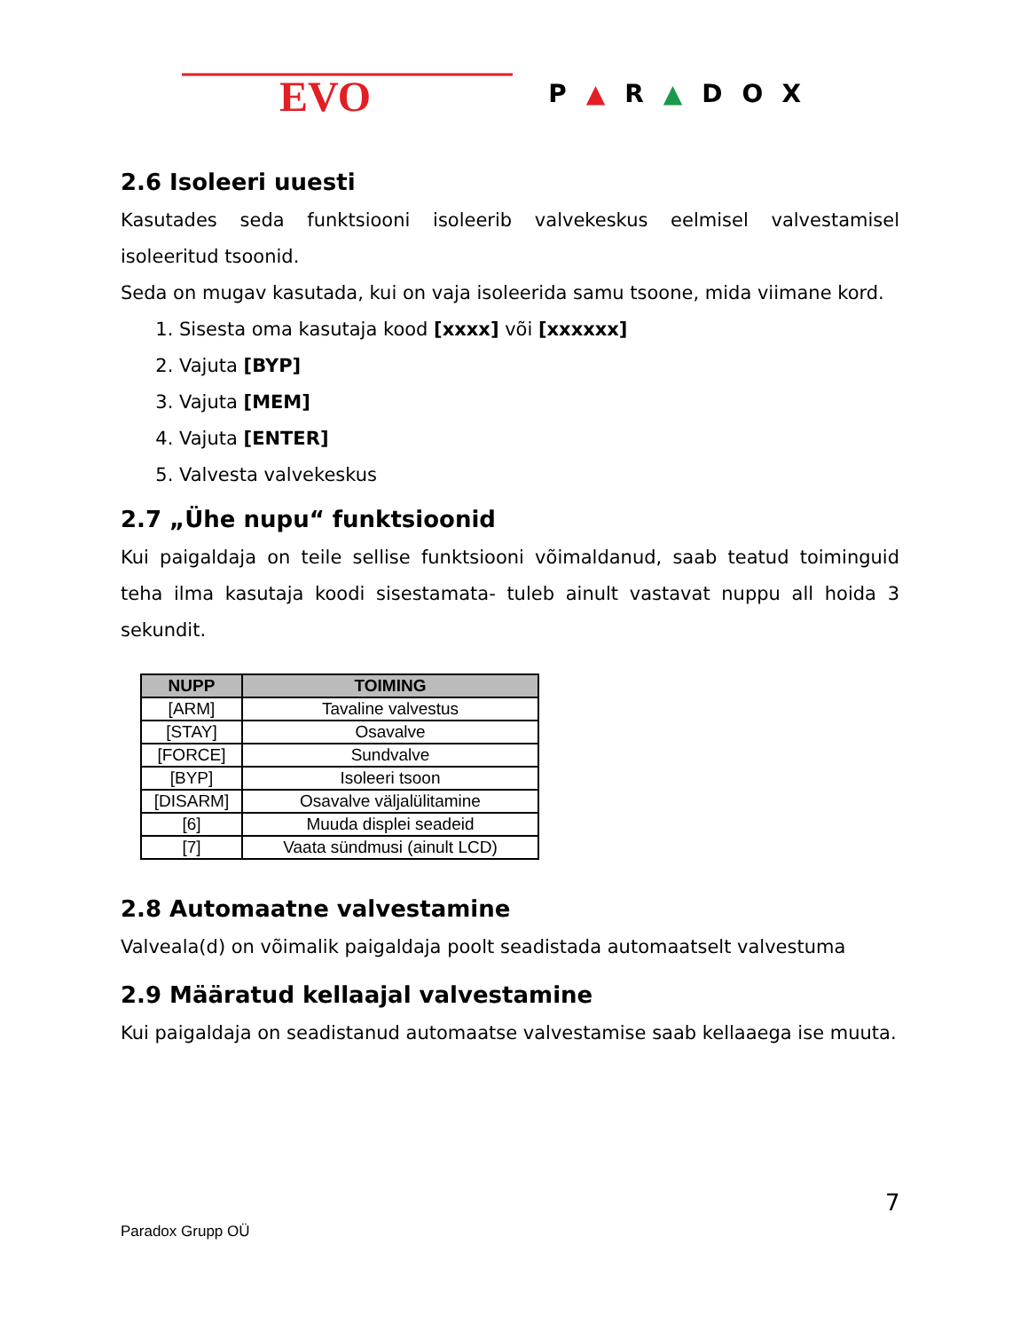EVO
P▲R▲DOX
2.6 Isoleeri uuesti
Kasutades seda funktsiooni isoleerib valvekeskus eelmisel valvestamisel isoleeritud tsoonid.
Seda on mugav kasutada, kui on vaja isoleerida samu tsoone, mida viimane kord.
1. Sisesta oma kasutaja kood [xxxx] või [xxxxxx]
2. Vajuta [BYP]
3. Vajuta [MEM]
4. Vajuta [ENTER]
5. Valvesta valvekeskus
2.7 „Ühe nupu“ funktsioonid
Kui paigaldaja on teile sellise funktsiooni võimaldanud, saab teatud toiminguid teha ilma kasutaja koodi sisestamata- tuleb ainult vastavat nuppu all hoida 3 sekundit.
| NUPP | TOIMING |
| --- | --- |
| [ARM] | Tavaline valvestus |
| [STAY] | Osavalve |
| [FORCE] | Sundvalve |
| [BYP] | Isoleeri tsoon |
| [DISARM] | Osavalve väljalülitamine |
| [6] | Muuda displei seadeid |
| [7] | Vaata sündmusi (ainult LCD) |
2.8 Automaatne valvestamine
Valveala(d) on võimalik paigaldaja poolt seadistada automaatselt valvestuma
2.9 Määratud kellaajal valvestamine
Kui paigaldaja on seadistanud automaatse valvestamise saab kellaaega ise muuta.
7
Paradox Grupp OÜ